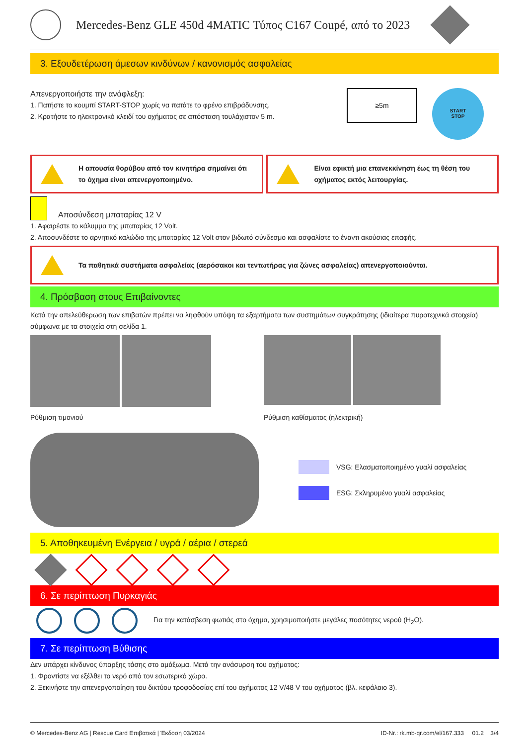Mercedes-Benz GLE 450d 4MATIC Τύπος C167 Coupé, από το 2023
3. Εξουδετέρωση άμεσων κινδύνων / κανονισμός ασφαλείας
Απενεργοποιήστε την ανάφλεξη:
1. Πατήστε το κουμπί START-STOP χωρίς να πατάτε το φρένο επιβράδυνσης.
2. Κρατήστε το ηλεκτρονικό κλειδί του οχήματος σε απόσταση τουλάχιστον 5 m.
≥5m
START
STOP
Η απουσία θορύβου από τον κινητήρα σημαίνει ότι το όχημα είναι απενεργοποιημένο.
Είναι εφικτή μια επανεκκίνηση έως τη θέση του οχήματος εκτός λειτουργίας.
Αποσύνδεση μπαταρίας 12 V
1. Αφαιρέστε το κάλυμμα της μπαταρίας 12 Volt.
2. Αποσυνδέστε το αρνητικό καλώδιο της μπαταρίας 12 Volt στον βιδωτό σύνδεσμο και ασφαλίστε το έναντι ακούσιας επαφής.
Τα παθητικά συστήματα ασφαλείας (αερόσακοι και τεντωτήρας για ζώνες ασφαλείας) απενεργοποιούνται.
4. Πρόσβαση στους Επιβαίνοντες
Κατά την απελεύθερωση των επιβατών πρέπει να ληφθούν υπόψη τα εξαρτήματα των συστημάτων συγκράτησης (ιδιαίτερα πυροτεχνικά στοιχεία) σύμφωνα με τα στοιχεία στη σελίδα 1.
Ρύθμιση τιμονιού
Ρύθμιση καθίσματος (ηλεκτρική)
VSG: Ελασματοποιημένο γυαλί ασφαλείας
ESG: Σκληρυμένο γυαλί ασφαλείας
5. Αποθηκευμένη Ενέργεια / υγρά / αέρια / στερεά
6. Σε περίπτωση Πυρκαγιάς
Για την κατάσβεση φωτιάς στο όχημα, χρησιμοποιήστε μεγάλες ποσότητες νερού (H<sub>2</sub>O).
7. Σε περίπτωση Βύθισης
Δεν υπάρχει κίνδυνος ύπαρξης τάσης στο αμάξωμα. Μετά την ανάσυρση του οχήματος:
1. Φροντίστε να εξέλθει το νερό από τον εσωτερικό χώρο.
2. Ξεκινήστε την απενεργοποίηση του δικτύου τροφοδοσίας επί του οχήματος 12 V/48 V του οχήματος (βλ. κεφάλαιο 3).
© Mercedes-Benz AG | Rescue Card Επιβατικά | Έκδοση 03/2024 ID-Nr.: rk.mb-qr.com/el/167.333 01.2 3/4